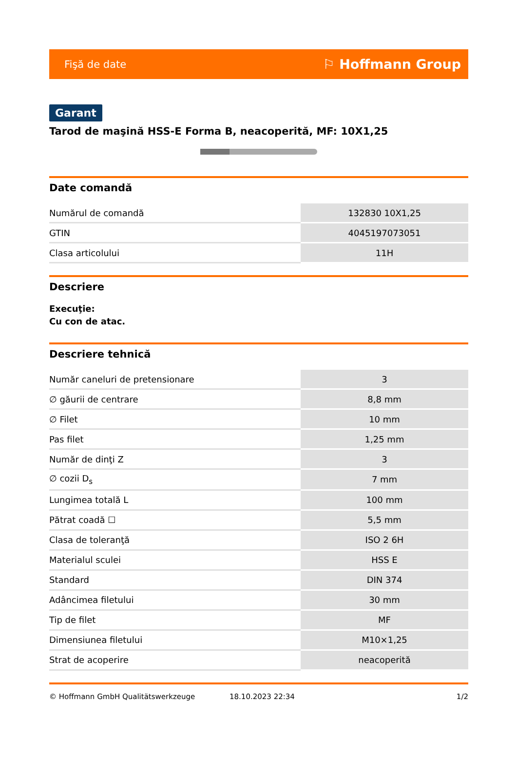Fişă de date ⚐ Hoffmann Group
Garant
Tarod de maşină HSS-E Forma B, neacoperită, MF: 10X1,25
Date comandă
| Numărul de comandă | 132830 10X1,25 |
| GTIN | 4045197073051 |
| Clasa articolului | 11H |
Descriere
Execuţie:
Cu con de atac.
Descriere tehnică
| Număr caneluri de pretensionare | 3 |
| ∅ găurii de centrare | 8,8 mm |
| ∅ Filet | 10 mm |
| Pas filet | 1,25 mm |
| Număr de dinţi Z | 3 |
| ∅ cozii D<sub>s</sub> | 7 mm |
| Lungimea totală L | 100 mm |
| Pătrat coadă ☐ | 5,5 mm |
| Clasa de toleranţă | ISO 2 6H |
| Materialul sculei | HSS E |
| Standard | DIN 374 |
| Adâncimea filetului | 30 mm |
| Tip de filet | MF |
| Dimensiunea filetului | M10×1,25 |
| Strat de acoperire | neacoperită |
© Hoffmann GmbH Qualitätswerkzeuge 18.10.2023 22:34 1/2